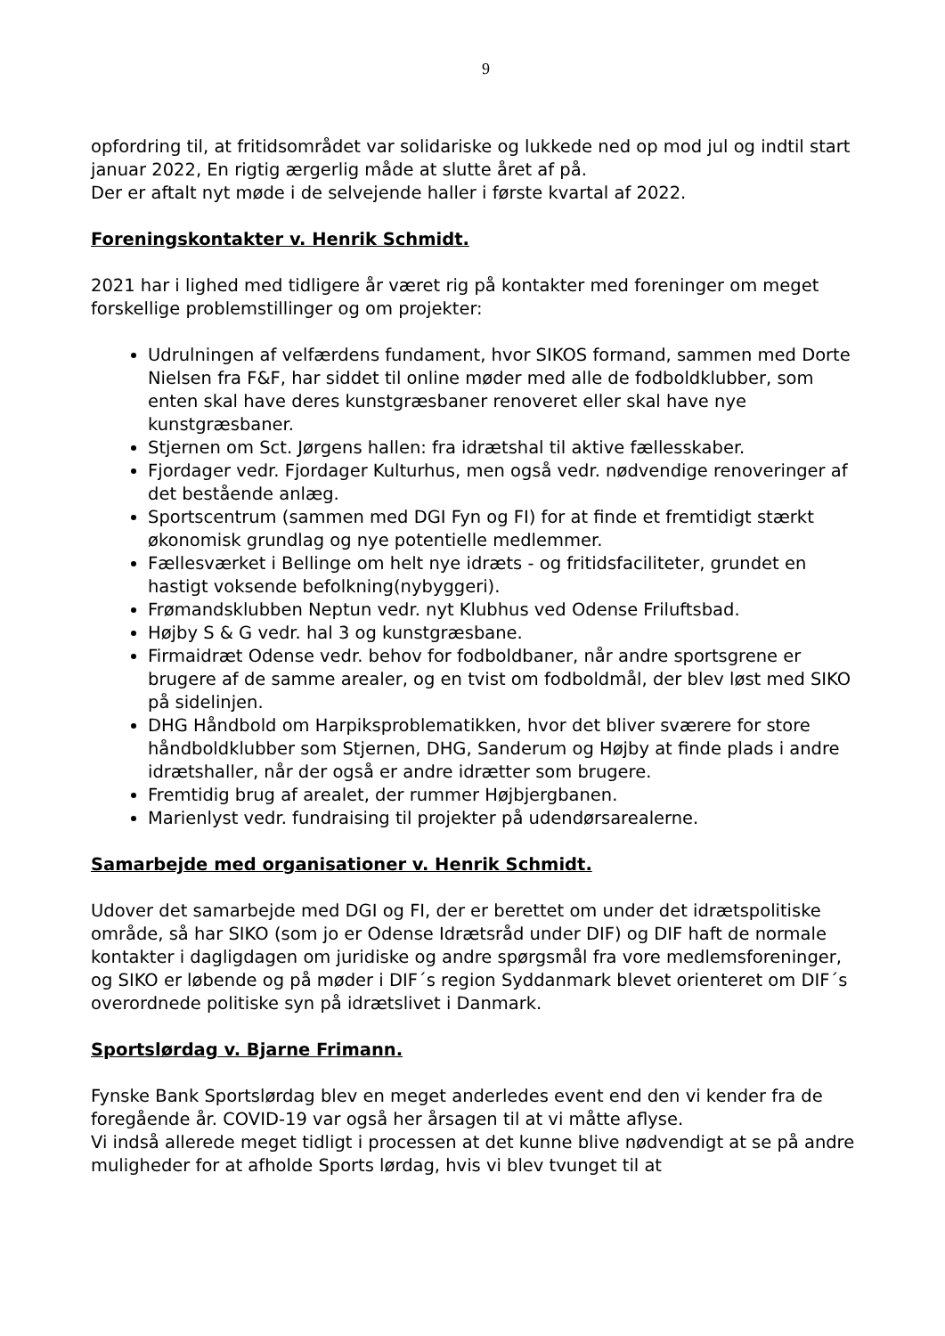9
opfordring til, at fritidsområdet var solidariske og lukkede ned op mod jul og indtil start januar 2022, En rigtig ærgerlig måde at slutte året af på.
Der er aftalt nyt møde i de selvejende haller i første kvartal af 2022.
Foreningskontakter v. Henrik Schmidt.
2021 har i lighed med tidligere år været rig på kontakter med foreninger om meget forskellige problemstillinger og om projekter:
Udrulningen af velfærdens fundament, hvor SIKOS formand, sammen med Dorte Nielsen fra F&F, har siddet til online møder med alle de fodboldklubber, som enten skal have deres kunstgræsbaner renoveret eller skal have nye kunstgræsbaner.
Stjernen om Sct. Jørgens hallen: fra idrætshal til aktive fællesskaber.
Fjordager vedr. Fjordager Kulturhus, men også vedr. nødvendige renoveringer af det bestående anlæg.
Sportscentrum (sammen med DGI Fyn og FI) for at finde et fremtidigt stærkt økonomisk grundlag og nye potentielle medlemmer.
Fællesværket i Bellinge om helt nye idræts - og fritidsfaciliteter, grundet en hastigt voksende befolkning(nybyggeri).
Frømandsklubben Neptun vedr. nyt Klubhus ved Odense Friluftsbad.
Højby S & G vedr. hal 3 og kunstgræsbane.
Firmaidræt Odense vedr. behov for fodboldbaner, når andre sportsgrene er brugere af de samme arealer, og en tvist om fodboldmål, der blev løst med SIKO på sidelinjen.
DHG Håndbold om Harpiksproblematikken, hvor det bliver sværere for store håndboldklubber som Stjernen, DHG, Sanderum og Højby at finde plads i andre idrætshaller, når der også er andre idrætter som brugere.
Fremtidig brug af arealet, der rummer Højbjergbanen.
Marienlyst vedr. fundraising til projekter på udendørsarealerne.
Samarbejde med organisationer v. Henrik Schmidt.
Udover det samarbejde med DGI og FI, der er berettet om under det idrætspolitiske område, så har SIKO (som jo er Odense Idrætsråd under DIF) og DIF haft de normale kontakter i dagligdagen om juridiske og andre spørgsmål fra vore medlemsforeninger, og SIKO er løbende og på møder i DIF´s region Syddanmark blevet orienteret om DIF´s overordnede politiske syn på idrætslivet i Danmark.
Sportslørdag v. Bjarne Frimann.
Fynske Bank Sportslørdag blev en meget anderledes event end den vi kender fra de foregående år. COVID-19 var også her årsagen til at vi måtte aflyse.
Vi indså allerede meget tidligt i processen at det kunne blive nødvendigt at se på andre muligheder for at afholde Sports lørdag, hvis vi blev tvunget til at